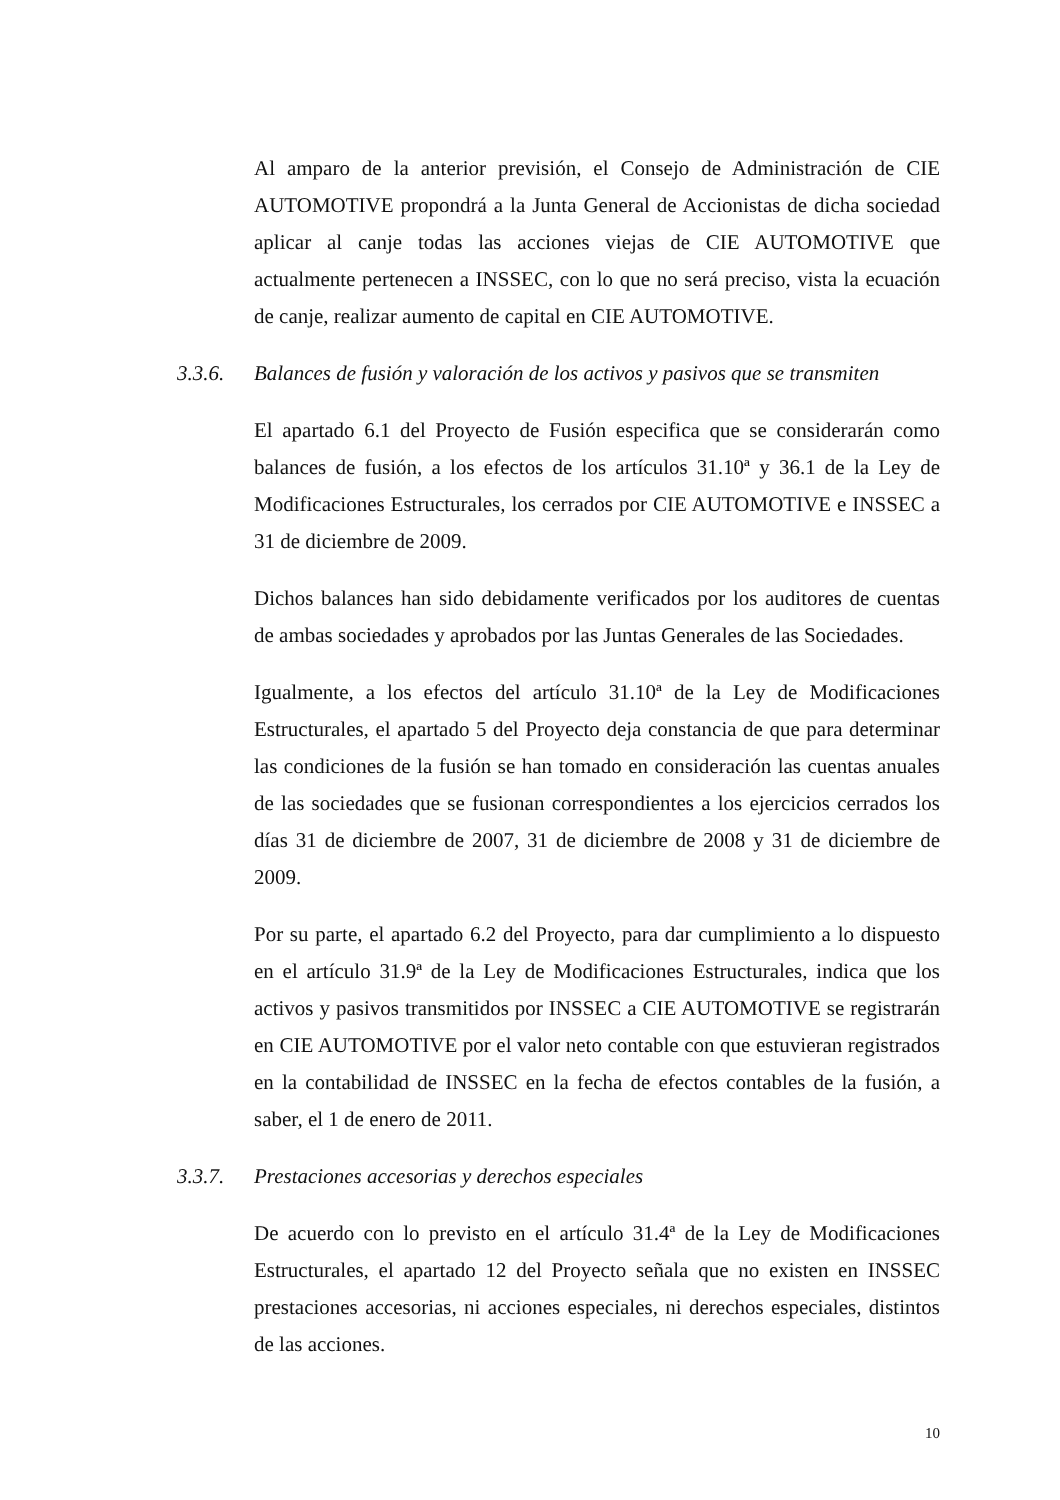Al amparo de la anterior previsión, el Consejo de Administración de CIE AUTOMOTIVE propondrá a la Junta General de Accionistas de dicha sociedad aplicar al canje todas las acciones viejas de CIE AUTOMOTIVE que actualmente pertenecen a INSSEC, con lo que no será preciso, vista la ecuación de canje, realizar aumento de capital en CIE AUTOMOTIVE.
3.3.6. Balances de fusión y valoración de los activos y pasivos que se transmiten
El apartado 6.1 del Proyecto de Fusión especifica que se considerarán como balances de fusión, a los efectos de los artículos 31.10ª y 36.1 de la Ley de Modificaciones Estructurales, los cerrados por CIE AUTOMOTIVE e INSSEC a 31 de diciembre de 2009.
Dichos balances han sido debidamente verificados por los auditores de cuentas de ambas sociedades y aprobados por las Juntas Generales de las Sociedades.
Igualmente, a los efectos del artículo 31.10ª de la Ley de Modificaciones Estructurales, el apartado 5 del Proyecto deja constancia de que para determinar las condiciones de la fusión se han tomado en consideración las cuentas anuales de las sociedades que se fusionan correspondientes a los ejercicios cerrados los días 31 de diciembre de 2007, 31 de diciembre de 2008 y 31 de diciembre de 2009.
Por su parte, el apartado 6.2 del Proyecto, para dar cumplimiento a lo dispuesto en el artículo 31.9ª de la Ley de Modificaciones Estructurales, indica que los activos y pasivos transmitidos por INSSEC a CIE AUTOMOTIVE se registrarán en CIE AUTOMOTIVE por el valor neto contable con que estuvieran registrados en la contabilidad de INSSEC en la fecha de efectos contables de la fusión, a saber, el 1 de enero de 2011.
3.3.7. Prestaciones accesorias y derechos especiales
De acuerdo con lo previsto en el artículo 31.4ª de la Ley de Modificaciones Estructurales, el apartado 12 del Proyecto señala que no existen en INSSEC prestaciones accesorias, ni acciones especiales, ni derechos especiales, distintos de las acciones.
10